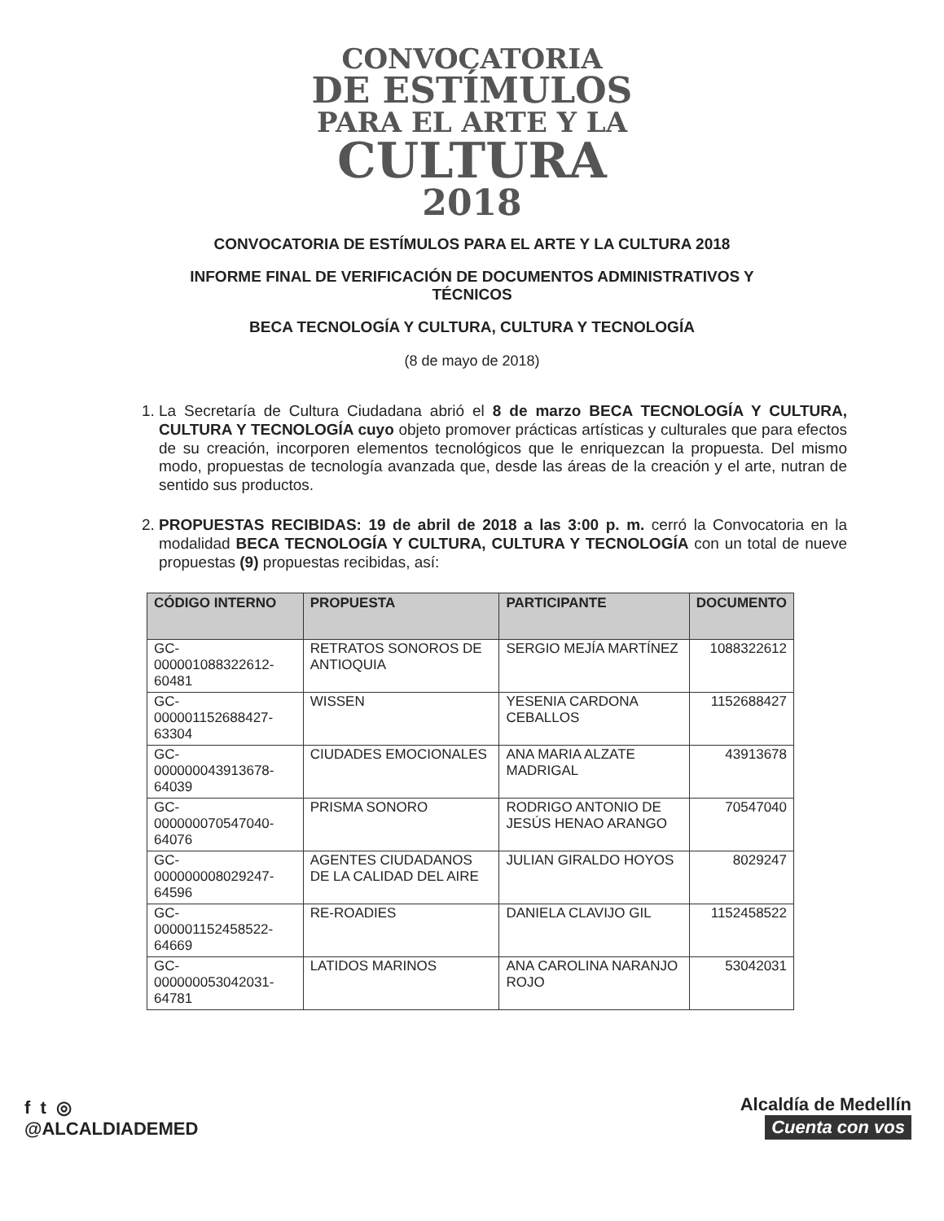CONVOCATORIA
DE ESTÍMULOS
PARA EL ARTE Y LA
CULTURA
2018
CONVOCATORIA DE ESTÍMULOS PARA EL ARTE Y LA CULTURA 2018
INFORME FINAL DE VERIFICACIÓN DE DOCUMENTOS ADMINISTRATIVOS Y TÉCNICOS
BECA TECNOLOGÍA Y CULTURA, CULTURA Y TECNOLOGÍA
(8 de mayo de 2018)
1. La Secretaría de Cultura Ciudadana abrió el 8 de marzo BECA TECNOLOGÍA Y CULTURA, CULTURA Y TECNOLOGÍA cuyo objeto promover prácticas artísticas y culturales que para efectos de su creación, incorporen elementos tecnológicos que le enriquezcan la propuesta. Del mismo modo, propuestas de tecnología avanzada que, desde las áreas de la creación y el arte, nutran de sentido sus productos.
2. PROPUESTAS RECIBIDAS: 19 de abril de 2018 a las 3:00 p. m. cerró la Convocatoria en la modalidad BECA TECNOLOGÍA Y CULTURA, CULTURA Y TECNOLOGÍA con un total de nueve propuestas (9) propuestas recibidas, así:
| CÓDIGO INTERNO | PROPUESTA | PARTICIPANTE | DOCUMENTO |
| --- | --- | --- | --- |
| GC-000001088322612-60481 | RETRATOS SONOROS DE ANTIOQUIA | SERGIO MEJÍA MARTÍNEZ | 1088322612 |
| GC-000001152688427-63304 | WISSEN | YESENIA CARDONA CEBALLOS | 1152688427 |
| GC-000000043913678-64039 | CIUDADES EMOCIONALES | ANA MARIA ALZATE MADRIGAL | 43913678 |
| GC-000000070547040-64076 | PRISMA SONORO | RODRIGO ANTONIO DE JESÚS HENAO ARANGO | 70547040 |
| GC-000000008029247-64596 | AGENTES CIUDADANOS DE LA CALIDAD DEL AIRE | JULIAN GIRALDO HOYOS | 8029247 |
| GC-000001152458522-64669 | RE-ROADIES | DANIELA CLAVIJO GIL | 1152458522 |
| GC-000000053042031-64781 | LATIDOS MARINOS | ANA CAROLINA NARANJO ROJO | 53042031 |
f t ◎
@ALCALDIADEMED
Alcaldía de Medellín
Cuenta con vos